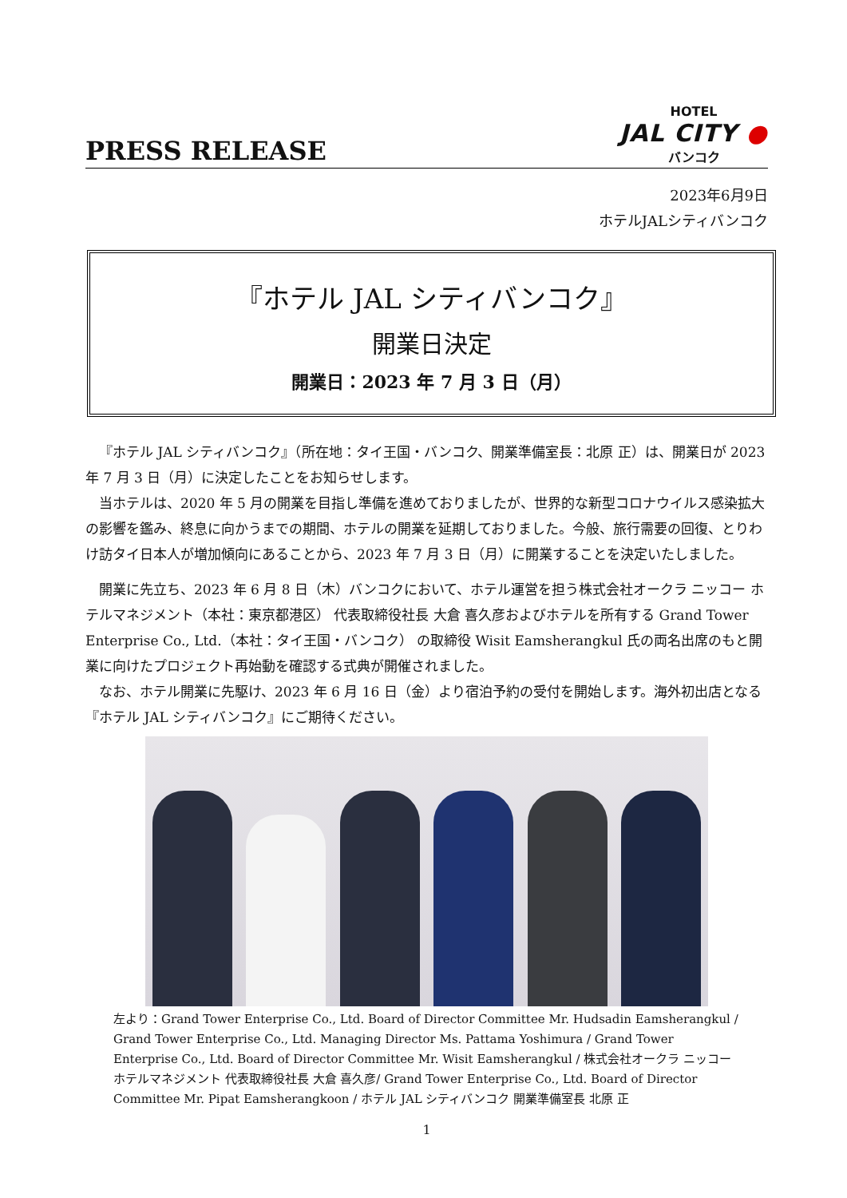PRESS RELEASE
HOTEL
JAL CITY ●
バンコク
2023年6月9日
ホテルJALシティバンコク
『ホテル JAL シティバンコク』
開業日決定
開業日：2023 年 7 月 3 日（月）
『ホテル JAL シティバンコク』（所在地：タイ王国・バンコク、開業準備室長：北原 正）は、開業日が 2023 年 7 月 3 日（月）に決定したことをお知らせします。
当ホテルは、2020 年 5 月の開業を目指し準備を進めておりましたが、世界的な新型コロナウイルス感染拡大の影響を鑑み、終息に向かうまでの期間、ホテルの開業を延期しておりました。今般、旅行需要の回復、とりわけ訪タイ日本人が増加傾向にあることから、2023 年 7 月 3 日（月）に開業することを決定いたしました。
開業に先立ち、2023 年 6 月 8 日（木）バンコクにおいて、ホテル運営を担う株式会社オークラ ニッコー ホテルマネジメント（本社：東京都港区） 代表取締役社長 大倉 喜久彦およびホテルを所有する Grand Tower Enterprise Co., Ltd.（本社：タイ王国・バンコク） の取締役 Wisit Eamsherangkul 氏の両名出席のもと開業に向けたプロジェクト再始動を確認する式典が開催されました。
なお、ホテル開業に先駆け、2023 年 6 月 16 日（金）より宿泊予約の受付を開始します。海外初出店となる『ホテル JAL シティバンコク』にご期待ください。
左より：Grand Tower Enterprise Co., Ltd. Board of Director Committee Mr. Hudsadin Eamsherangkul / Grand Tower Enterprise Co., Ltd. Managing Director Ms. Pattama Yoshimura / Grand Tower Enterprise Co., Ltd. Board of Director Committee Mr. Wisit Eamsherangkul / 株式会社オークラ ニッコー ホテルマネジメント 代表取締役社長 大倉 喜久彦/ Grand Tower Enterprise Co., Ltd. Board of Director Committee Mr. Pipat Eamsherangkoon / ホテル JAL シティバンコク 開業準備室長 北原 正
1